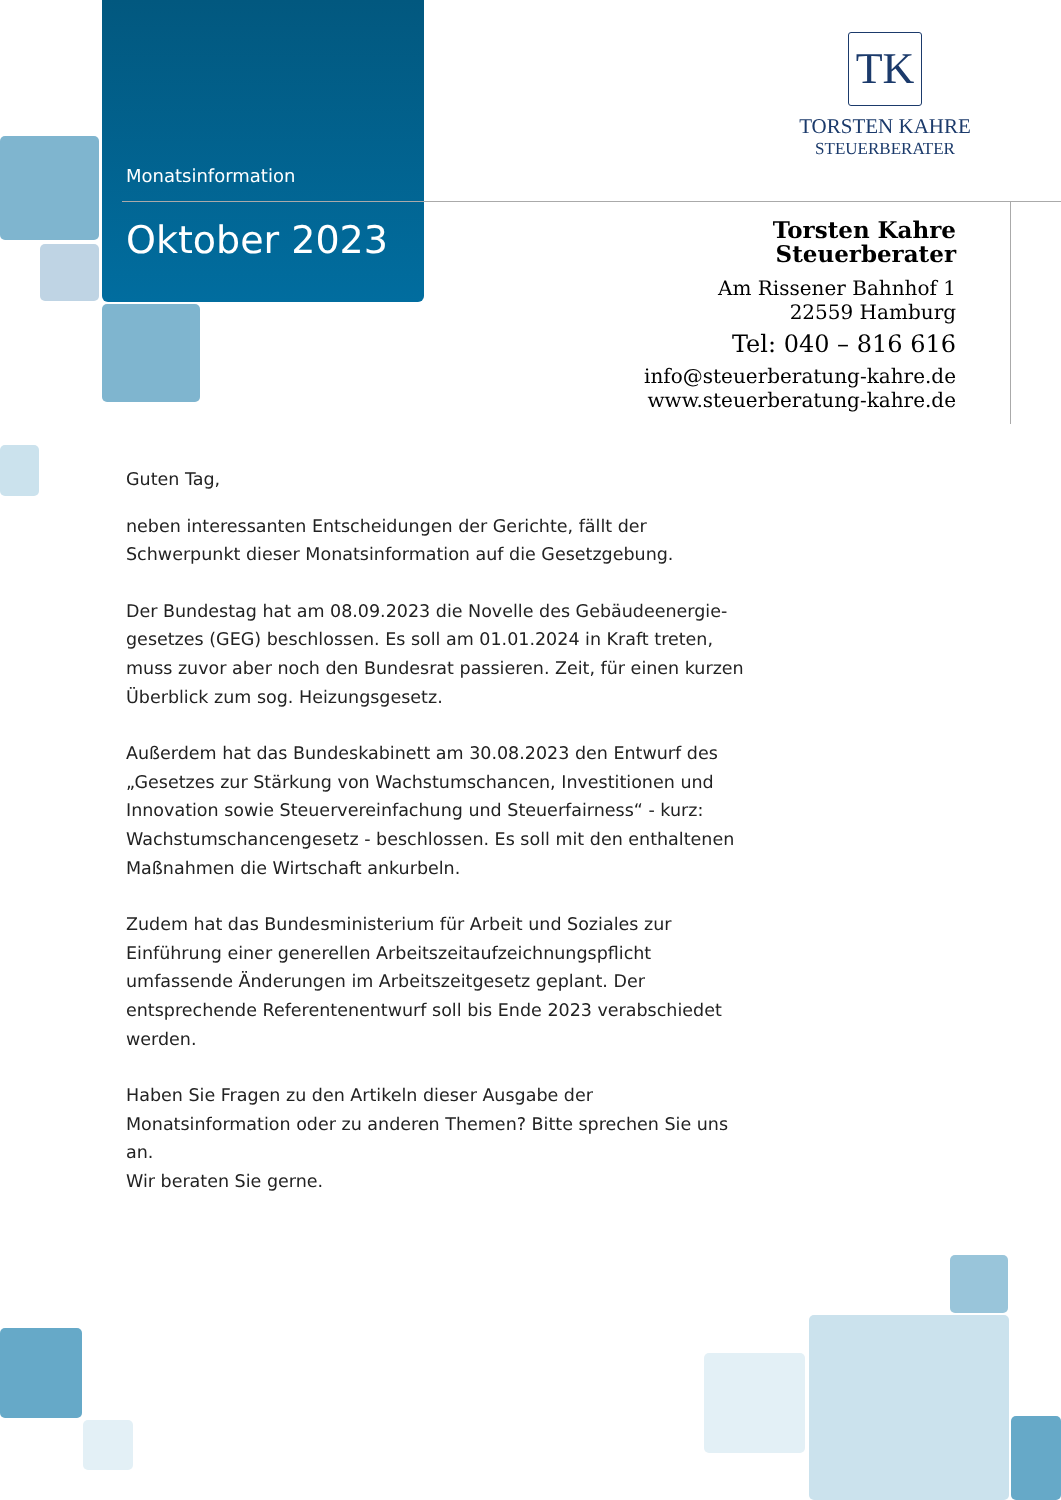Monatsinformation
Oktober 2023
TK
TORSTEN KAHRE
STEUERBERATER
Torsten Kahre
Steuerberater
Am Rissener Bahnhof 1
22559 Hamburg
Tel: 040 – 816 616
info@steuerberatung-kahre.de
www.steuerberatung-kahre.de
Guten Tag,
neben interessanten Entscheidungen der Gerichte, fällt der Schwerpunkt dieser Monatsinformation auf die Gesetzgebung.
Der Bundestag hat am 08.09.2023 die Novelle des Gebäudeenergie­gesetzes (GEG) beschlossen. Es soll am 01.01.2024 in Kraft treten, muss zu­vor aber noch den Bundesrat passieren. Zeit, für einen kurzen Überblick zum sog. Heizungsgesetz.
Außerdem hat das Bundeskabinett am 30.08.2023 den Entwurf des „Geset­zes zur Stärkung von Wachstumschancen, Investitionen und Innovation so­wie Steuervereinfachung und Steuerfairness“ - kurz: Wachstumschancen­gesetz - beschlossen. Es soll mit den enthaltenen Maßnahmen die Wirt­schaft ankurbeln.
Zudem hat das Bundesministerium für Arbeit und Soziales zur Einführung einer generellen Arbeitszeitaufzeichnungspflicht umfassende Änderungen im Arbeitszeitgesetz geplant. Der entsprechende Referentenentwurf soll bis Ende 2023 verabschiedet werden.
Haben Sie Fragen zu den Artikeln dieser Ausgabe der Monatsinformation oder zu anderen Themen? Bitte sprechen Sie uns an.
Wir beraten Sie gerne.